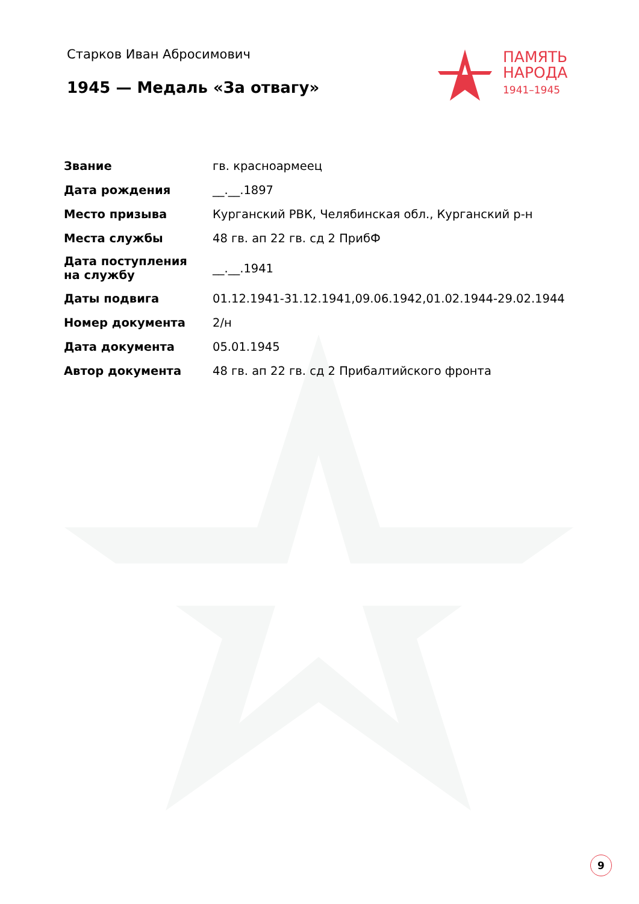Старков Иван Абросимович
1945 — Медаль «За отвагу»
ПАМЯТЬ
НАРОДА
1941–1945
| Звание | гв. красноармеец |
| Дата рождения | __.__.1897 |
| Место призыва | Курганский РВК, Челябинская обл., Курганский р-н |
| Места службы | 48 гв. ап 22 гв. сд 2 ПрибФ |
| Дата поступления на службу | __.__.1941 |
| Даты подвига | 01.12.1941-31.12.1941,09.06.1942,01.02.1944-29.02.1944 |
| Номер документа | 2/н |
| Дата документа | 05.01.1945 |
| Автор документа | 48 гв. ап 22 гв. сд 2 Прибалтийского фронта |
9